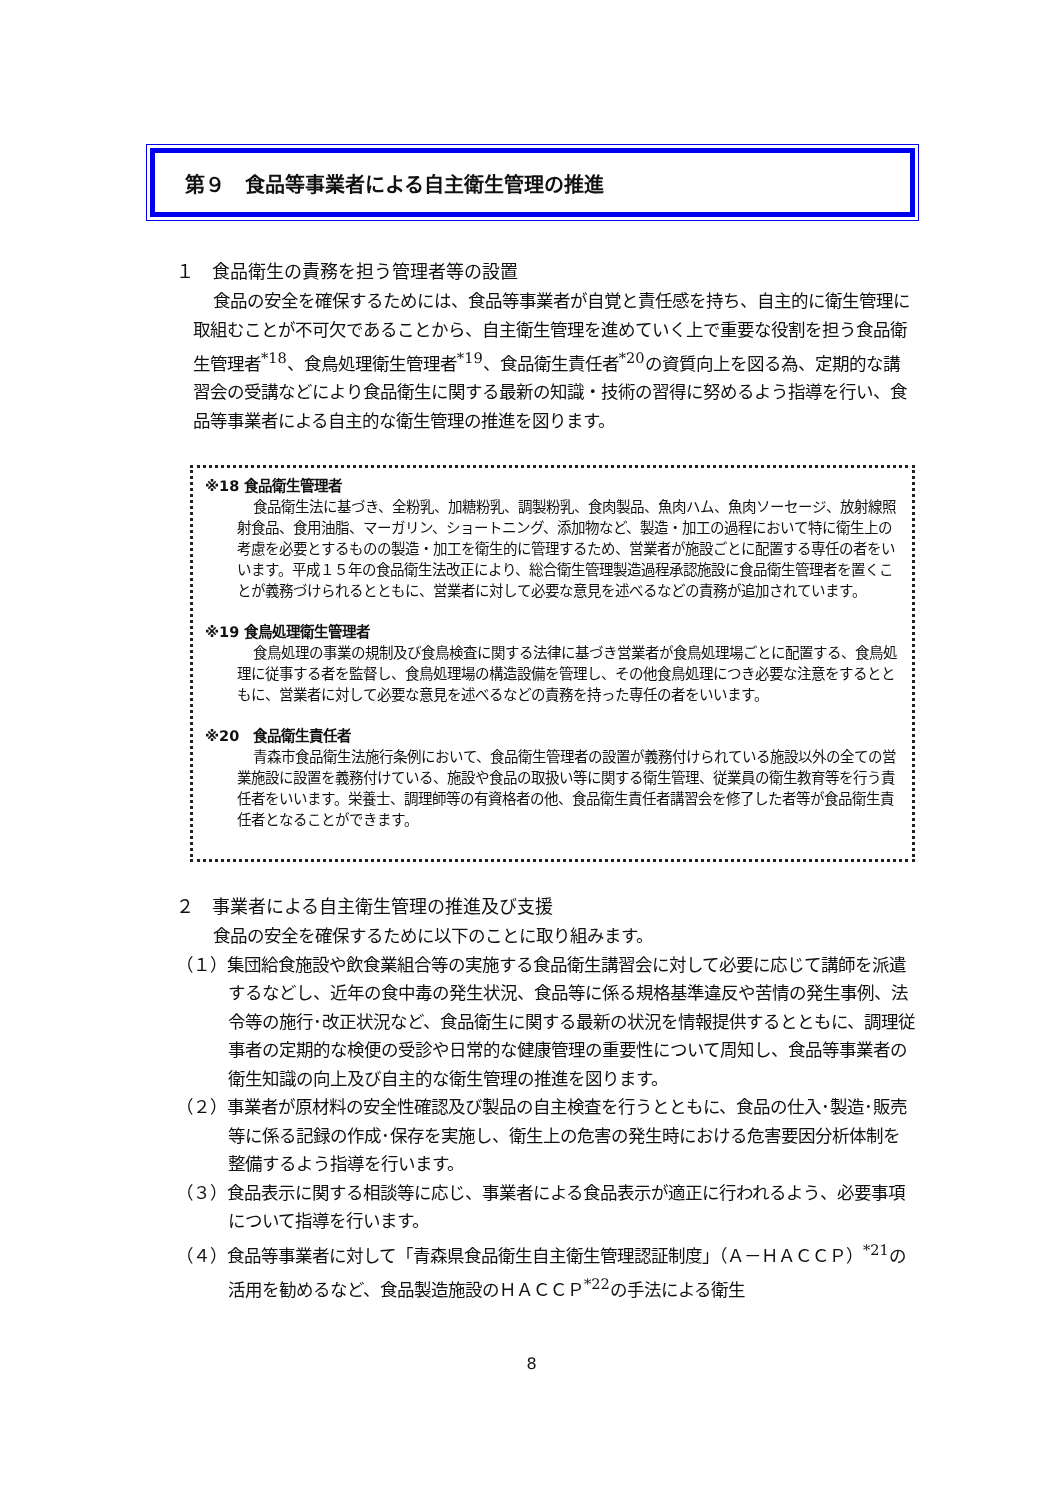第９　食品等事業者による自主衛生管理の推進
１　食品衛生の責務を担う管理者等の設置
食品の安全を確保するためには、食品等事業者が自覚と責任感を持ち、自主的に衛生管理に取組むことが不可欠であることから、自主衛生管理を進めていく上で重要な役割を担う食品衛生管理者<sup>*18</sup>、食鳥処理衛生管理者<sup>*19</sup>、食品衛生責任者<sup>*20</sup>の資質向上を図る為、定期的な講習会の受講などにより食品衛生に関する最新の知識・技術の習得に努めるよう指導を行い、食品等事業者による自主的な衛生管理の推進を図ります。
※18 食品衛生管理者
食品衛生法に基づき、全粉乳、加糖粉乳、調製粉乳、食肉製品、魚肉ハム、魚肉ソーセージ、放射線照射食品、食用油脂、マーガリン、ショートニング、添加物など、製造・加工の過程において特に衛生上の考慮を必要とするものの製造・加工を衛生的に管理するため、営業者が施設ごとに配置する専任の者をいいます。平成１５年の食品衛生法改正により、総合衛生管理製造過程承認施設に食品衛生管理者を置くことが義務づけられるとともに、営業者に対して必要な意見を述べるなどの責務が追加されています。
※19 食鳥処理衛生管理者
食鳥処理の事業の規制及び食鳥検査に関する法律に基づき営業者が食鳥処理場ごとに配置する、食鳥処理に従事する者を監督し、食鳥処理場の構造設備を管理し、その他食鳥処理につき必要な注意をするとともに、営業者に対して必要な意見を述べるなどの責務を持った専任の者をいいます。
※20　食品衛生責任者
青森市食品衛生法施行条例において、食品衛生管理者の設置が義務付けられている施設以外の全ての営業施設に設置を義務付けている、施設や食品の取扱い等に関する衛生管理、従業員の衛生教育等を行う責任者をいいます。栄養士、調理師等の有資格者の他、食品衛生責任者講習会を修了した者等が食品衛生責任者となることができます。
２　事業者による自主衛生管理の推進及び支援
食品の安全を確保するために以下のことに取り組みます。
（１）集団給食施設や飲食業組合等の実施する食品衛生講習会に対して必要に応じて講師を派遣するなどし、近年の食中毒の発生状況、食品等に係る規格基準違反や苦情の発生事例、法令等の施行･改正状況など、食品衛生に関する最新の状況を情報提供するとともに、調理従事者の定期的な検便の受診や日常的な健康管理の重要性について周知し、食品等事業者の衛生知識の向上及び自主的な衛生管理の推進を図ります。
（２）事業者が原材料の安全性確認及び製品の自主検査を行うとともに、食品の仕入･製造･販売等に係る記録の作成･保存を実施し、衛生上の危害の発生時における危害要因分析体制を整備するよう指導を行います。
（３）食品表示に関する相談等に応じ、事業者による食品表示が適正に行われるよう、必要事項について指導を行います。
（４）食品等事業者に対して「青森県食品衛生自主衛生管理認証制度」（Ａ－ＨＡＣＣＰ）<sup>*21</sup>の活用を勧めるなど、食品製造施設のＨＡＣＣＰ<sup>*22</sup>の手法による衛生
8